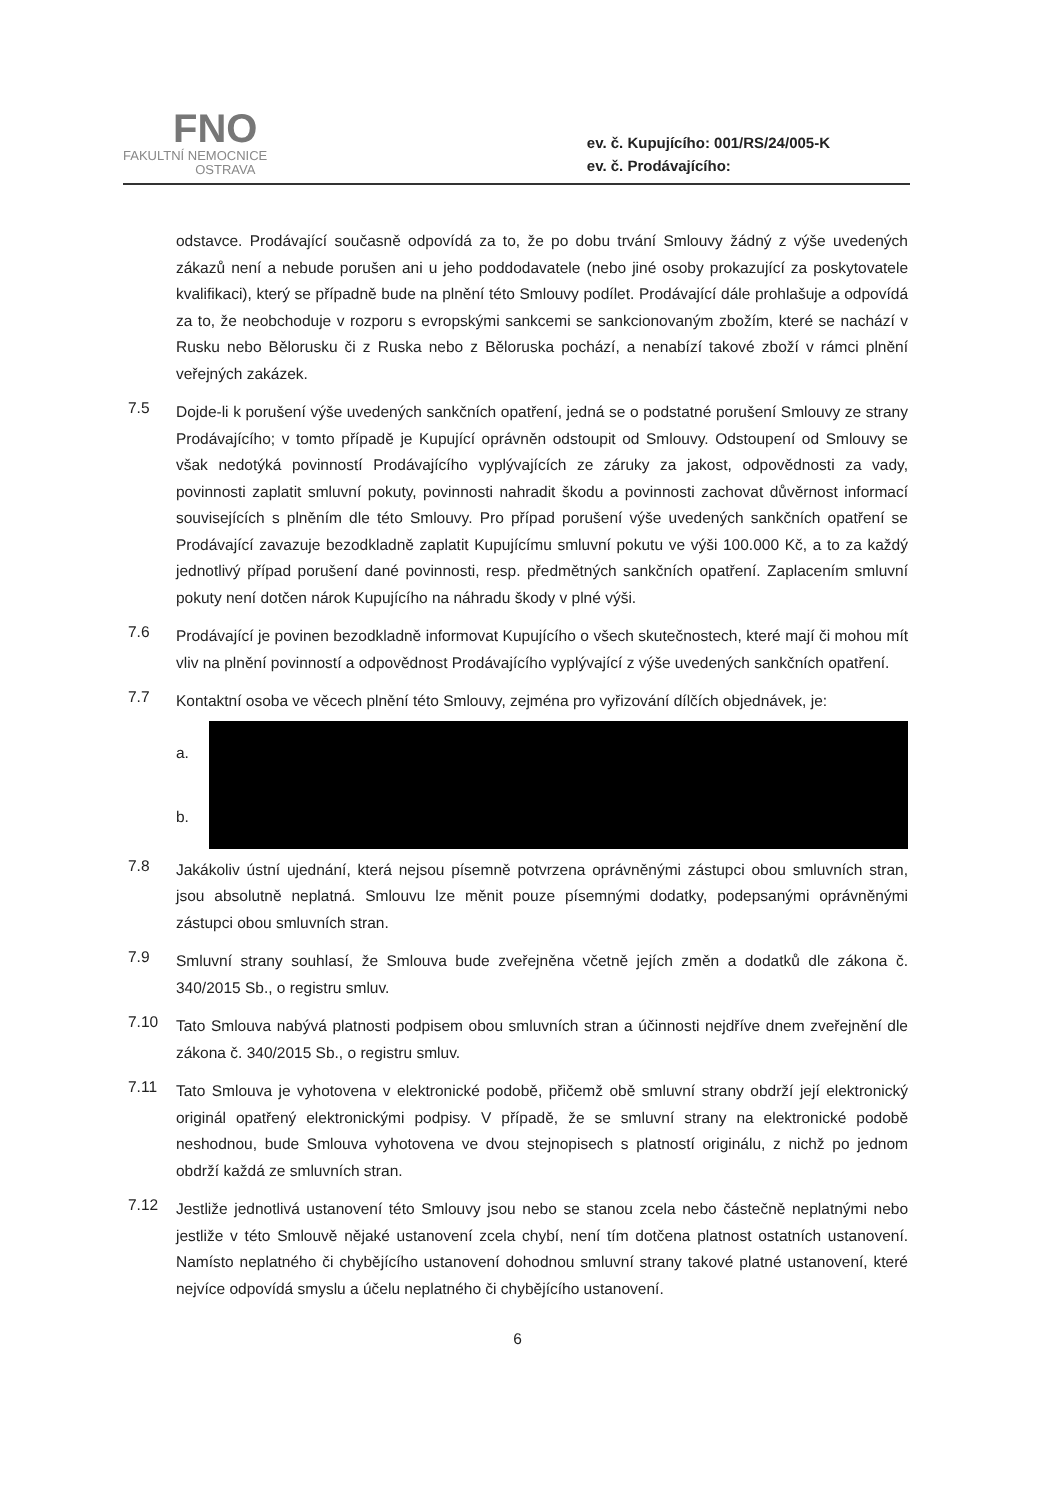FNO
FAKULTNÍ NEMOCNICE
OSTRAVA
ev. č. Kupujícího: 001/RS/24/005-K
ev. č. Prodávajícího:
odstavce. Prodávající současně odpovídá za to, že po dobu trvání Smlouvy žádný z výše uvedených zákazů není a nebude porušen ani u jeho poddodavatele (nebo jiné osoby prokazující za poskytovatele kvalifikaci), který se případně bude na plnění této Smlouvy podílet. Prodávající dále prohlašuje a odpovídá za to, že neobchoduje v rozporu s evropskými sankcemi se sankcionovaným zbožím, které se nachází v Rusku nebo Bělorusku či z Ruska nebo z Běloruska pochází, a nenabízí takové zboží v rámci plnění veřejných zakázek.
7.5
Dojde-li k porušení výše uvedených sankčních opatření, jedná se o podstatné porušení Smlouvy ze strany Prodávajícího; v tomto případě je Kupující oprávněn odstoupit od Smlouvy. Odstoupení od Smlouvy se však nedotýká povinností Prodávajícího vyplývajících ze záruky za jakost, odpovědnosti za vady, povinnosti zaplatit smluvní pokuty, povinnosti nahradit škodu a povinnosti zachovat důvěrnost informací souvisejících s plněním dle této Smlouvy. Pro případ porušení výše uvedených sankčních opatření se Prodávající zavazuje bezodkladně zaplatit Kupujícímu smluvní pokutu ve výši 100.000 Kč, a to za každý jednotlivý případ porušení dané povinnosti, resp. předmětných sankčních opatření. Zaplacením smluvní pokuty není dotčen nárok Kupujícího na náhradu škody v plné výši.
7.6
Prodávající je povinen bezodkladně informovat Kupujícího o všech skutečnostech, které mají či mohou mít vliv na plnění povinností a odpovědnost Prodávajícího vyplývající z výše uvedených sankčních opatření.
7.7
Kontaktní osoba ve věcech plnění této Smlouvy, zejména pro vyřizování dílčích objednávek, je:
a.
b.
7.8
Jakákoliv ústní ujednání, která nejsou písemně potvrzena oprávněnými zástupci obou smluvních stran, jsou absolutně neplatná. Smlouvu lze měnit pouze písemnými dodatky, podepsanými oprávněnými zástupci obou smluvních stran.
7.9
Smluvní strany souhlasí, že Smlouva bude zveřejněna včetně jejích změn a dodatků dle zákona č. 340/2015 Sb., o registru smluv.
7.10
Tato Smlouva nabývá platnosti podpisem obou smluvních stran a účinnosti nejdříve dnem zveřejnění dle zákona č. 340/2015 Sb., o registru smluv.
7.11
Tato Smlouva je vyhotovena v elektronické podobě, přičemž obě smluvní strany obdrží její elektronický originál opatřený elektronickými podpisy. V případě, že se smluvní strany na elektronické podobě neshodnou, bude Smlouva vyhotovena ve dvou stejnopisech s platností originálu, z nichž po jednom obdrží každá ze smluvních stran.
7.12
Jestliže jednotlivá ustanovení této Smlouvy jsou nebo se stanou zcela nebo částečně neplatnými nebo jestliže v této Smlouvě nějaké ustanovení zcela chybí, není tím dotčena platnost ostatních ustanovení. Namísto neplatného či chybějícího ustanovení dohodnou smluvní strany takové platné ustanovení, které nejvíce odpovídá smyslu a účelu neplatného či chybějícího ustanovení.
6